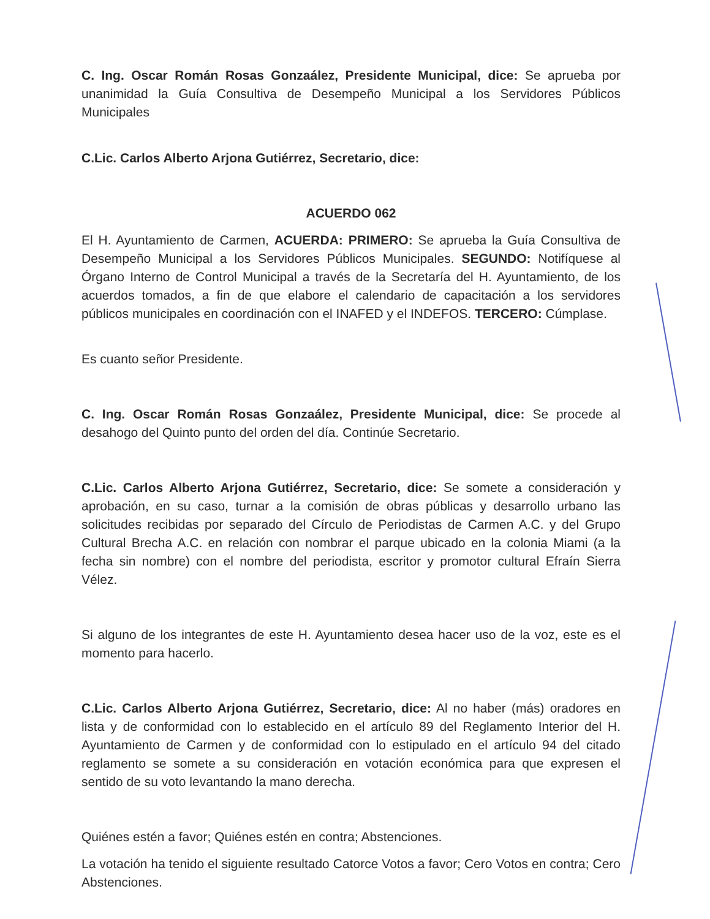C. Ing. Oscar Román Rosas Gonzaález, Presidente Municipal, dice: Se aprueba por unanimidad la Guía Consultiva de Desempeño Municipal a los Servidores Públicos Municipales
C.Lic. Carlos Alberto Arjona Gutiérrez, Secretario, dice:
ACUERDO 062
El H. Ayuntamiento de Carmen, ACUERDA: PRIMERO: Se aprueba la Guía Consultiva de Desempeño Municipal a los Servidores Públicos Municipales. SEGUNDO: Notifíquese al Órgano Interno de Control Municipal a través de la Secretaría del H. Ayuntamiento, de los acuerdos tomados, a fin de que elabore el calendario de capacitación a los servidores públicos municipales en coordinación con el INAFED y el INDEFOS. TERCERO: Cúmplase.
Es cuanto señor Presidente.
C. Ing. Oscar Román Rosas Gonzaález, Presidente Municipal, dice: Se procede al desahogo del Quinto punto del orden del día. Continúe Secretario.
C.Lic. Carlos Alberto Arjona Gutiérrez, Secretario, dice: Se somete a consideración y aprobación, en su caso, turnar a la comisión de obras públicas y desarrollo urbano las solicitudes recibidas por separado del Círculo de Periodistas de Carmen A.C. y del Grupo Cultural Brecha A.C. en relación con nombrar el parque ubicado en la colonia Miami (a la fecha sin nombre) con el nombre del periodista, escritor y promotor cultural Efraín Sierra Vélez.
Si alguno de los integrantes de este H. Ayuntamiento desea hacer uso de la voz, este es el momento para hacerlo.
C.Lic. Carlos Alberto Arjona Gutiérrez, Secretario, dice: Al no haber (más) oradores en lista y de conformidad con lo establecido en el artículo 89 del Reglamento Interior del H. Ayuntamiento de Carmen y de conformidad con lo estipulado en el artículo 94 del citado reglamento se somete a su consideración en votación económica para que expresen el sentido de su voto levantando la mano derecha.
Quiénes estén a favor; Quiénes estén en contra; Abstenciones.
La votación ha tenido el siguiente resultado Catorce Votos a favor; Cero Votos en contra; Cero Abstenciones.